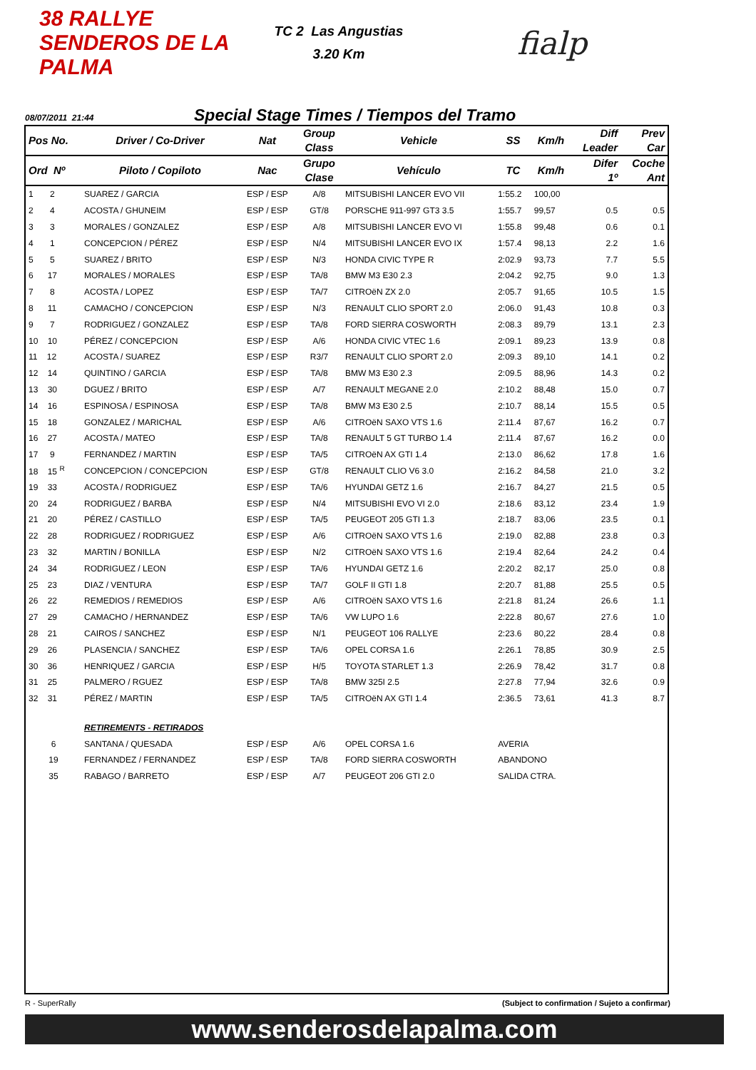38 RALLYE SENDEROS DE LA PALMA
TC 2 Las Angustias
3.20 Km
fialp
08/07/2011 21:44
Special Stage Times / Tiempos del Tramo
| Pos No. | Driver / Co-Driver | Nat | Group Class | Vehicle | SS | Km/h | Diff Leader | Prev Car |
| --- | --- | --- | --- | --- | --- | --- | --- | --- |
| Ord Nº | Piloto / Copiloto | Nac | Grupo Clase | Vehículo | TC | Km/h | Difer 1º | Coche Ant |
| 1 2 | SUAREZ / GARCIA | ESP / ESP | A/8 | MITSUBISHI LANCER EVO VII | 1:55.2 | 100,00 | | |
| 2 4 | ACOSTA / GHUNEIM | ESP / ESP | GT/8 | PORSCHE 911-997 GT3 3.5 | 1:55.7 | 99,57 | 0.5 | 0.5 |
| 3 3 | MORALES / GONZALEZ | ESP / ESP | A/8 | MITSUBISHI LANCER EVO VI | 1:55.8 | 99,48 | 0.6 | 0.1 |
| 4 1 | CONCEPCION / PÉREZ | ESP / ESP | N/4 | MITSUBISHI LANCER EVO IX | 1:57.4 | 98,13 | 2.2 | 1.6 |
| 5 5 | SUAREZ / BRITO | ESP / ESP | N/3 | HONDA CIVIC TYPE R | 2:02.9 | 93,73 | 7.7 | 5.5 |
| 6 17 | MORALES / MORALES | ESP / ESP | TA/8 | BMW M3 E30 2.3 | 2:04.2 | 92,75 | 9.0 | 1.3 |
| 7 8 | ACOSTA / LOPEZ | ESP / ESP | TA/7 | CITROëN ZX 2.0 | 2:05.7 | 91,65 | 10.5 | 1.5 |
| 8 11 | CAMACHO / CONCEPCION | ESP / ESP | N/3 | RENAULT CLIO SPORT 2.0 | 2:06.0 | 91,43 | 10.8 | 0.3 |
| 9 7 | RODRIGUEZ / GONZALEZ | ESP / ESP | TA/8 | FORD SIERRA COSWORTH | 2:08.3 | 89,79 | 13.1 | 2.3 |
| 10 10 | PÉREZ / CONCEPCION | ESP / ESP | A/6 | HONDA CIVIC VTEC 1.6 | 2:09.1 | 89,23 | 13.9 | 0.8 |
| 11 12 | ACOSTA / SUAREZ | ESP / ESP | R3/7 | RENAULT CLIO SPORT 2.0 | 2:09.3 | 89,10 | 14.1 | 0.2 |
| 12 14 | QUINTINO / GARCIA | ESP / ESP | TA/8 | BMW M3 E30 2.3 | 2:09.5 | 88,96 | 14.3 | 0.2 |
| 13 30 | DGUEZ / BRITO | ESP / ESP | A/7 | RENAULT MEGANE 2.0 | 2:10.2 | 88,48 | 15.0 | 0.7 |
| 14 16 | ESPINOSA / ESPINOSA | ESP / ESP | TA/8 | BMW M3 E30 2.5 | 2:10.7 | 88,14 | 15.5 | 0.5 |
| 15 18 | GONZALEZ / MARICHAL | ESP / ESP | A/6 | CITROëN SAXO VTS 1.6 | 2:11.4 | 87,67 | 16.2 | 0.7 |
| 16 27 | ACOSTA / MATEO | ESP / ESP | TA/8 | RENAULT 5 GT TURBO 1.4 | 2:11.4 | 87,67 | 16.2 | 0.0 |
| 17 9 | FERNANDEZ / MARTIN | ESP / ESP | TA/5 | CITROëN AX GTI 1.4 | 2:13.0 | 86,62 | 17.8 | 1.6 |
| 18 15 <sup>R</sup> | CONCEPCION / CONCEPCION | ESP / ESP | GT/8 | RENAULT CLIO V6 3.0 | 2:16.2 | 84,58 | 21.0 | 3.2 |
| 19 33 | ACOSTA / RODRIGUEZ | ESP / ESP | TA/6 | HYUNDAI GETZ 1.6 | 2:16.7 | 84,27 | 21.5 | 0.5 |
| 20 24 | RODRIGUEZ / BARBA | ESP / ESP | N/4 | MITSUBISHI EVO VI 2.0 | 2:18.6 | 83,12 | 23.4 | 1.9 |
| 21 20 | PÉREZ / CASTILLO | ESP / ESP | TA/5 | PEUGEOT 205 GTI 1.3 | 2:18.7 | 83,06 | 23.5 | 0.1 |
| 22 28 | RODRIGUEZ / RODRIGUEZ | ESP / ESP | A/6 | CITROëN SAXO VTS 1.6 | 2:19.0 | 82,88 | 23.8 | 0.3 |
| 23 32 | MARTIN / BONILLA | ESP / ESP | N/2 | CITROëN SAXO VTS 1.6 | 2:19.4 | 82,64 | 24.2 | 0.4 |
| 24 34 | RODRIGUEZ / LEON | ESP / ESP | TA/6 | HYUNDAI GETZ 1.6 | 2:20.2 | 82,17 | 25.0 | 0.8 |
| 25 23 | DIAZ / VENTURA | ESP / ESP | TA/7 | GOLF II GTI 1.8 | 2:20.7 | 81,88 | 25.5 | 0.5 |
| 26 22 | REMEDIOS / REMEDIOS | ESP / ESP | A/6 | CITROëN SAXO VTS 1.6 | 2:21.8 | 81,24 | 26.6 | 1.1 |
| 27 29 | CAMACHO / HERNANDEZ | ESP / ESP | TA/6 | VW LUPO 1.6 | 2:22.8 | 80,67 | 27.6 | 1.0 |
| 28 21 | CAIROS / SANCHEZ | ESP / ESP | N/1 | PEUGEOT 106 RALLYE | 2:23.6 | 80,22 | 28.4 | 0.8 |
| 29 26 | PLASENCIA / SANCHEZ | ESP / ESP | TA/6 | OPEL CORSA 1.6 | 2:26.1 | 78,85 | 30.9 | 2.5 |
| 30 36 | HENRIQUEZ / GARCIA | ESP / ESP | H/5 | TOYOTA STARLET 1.3 | 2:26.9 | 78,42 | 31.7 | 0.8 |
| 31 25 | PALMERO / RGUEZ | ESP / ESP | TA/8 | BMW 325I 2.5 | 2:27.8 | 77,94 | 32.6 | 0.9 |
| 32 31 | PÉREZ / MARTIN | ESP / ESP | TA/5 | CITROëN AX GTI 1.4 | 2:36.5 | 73,61 | 41.3 | 8.7 |
| | RETIREMENTS - RETIRADOS | | | | | | | |
| 6 | SANTANA / QUESADA | ESP / ESP | A/6 | OPEL CORSA 1.6 | AVERIA | | | |
| 19 | FERNANDEZ / FERNANDEZ | ESP / ESP | TA/8 | FORD SIERRA COSWORTH | ABANDONO | | | |
| 35 | RABAGO / BARRETO | ESP / ESP | A/7 | PEUGEOT 206 GTI 2.0 | SALIDA CTRA. | | | |
R - SuperRally (Subject to confirmation / Sujeto a confirmar)
www.senderosdelapalma.com